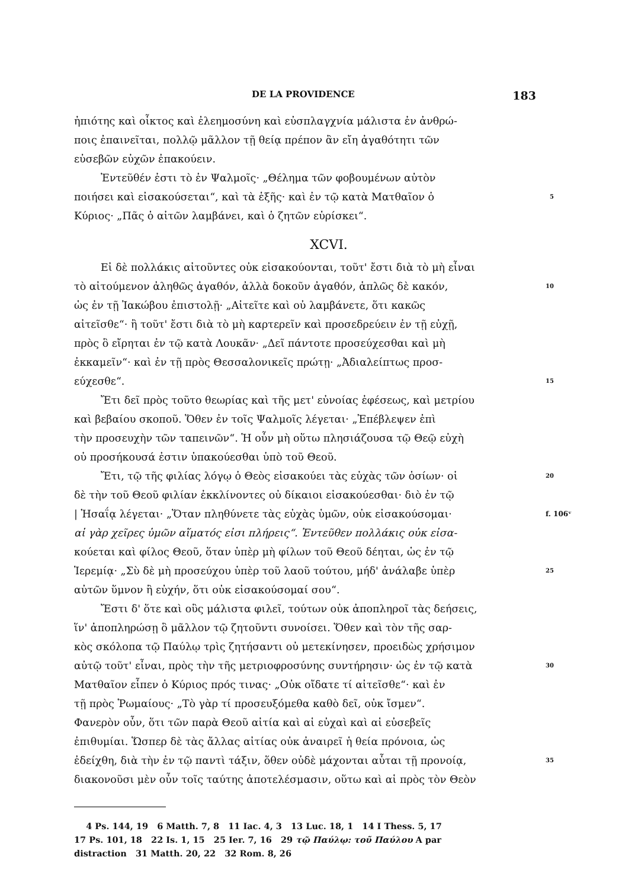DE LA PROVIDENCE 183
ἠπιότης καὶ οἶκτος καὶ ἐλεημοσύνη καὶ εὐσπλαγχνία μάλιστα ἐν ἀνθρώ-
ποις ἐπαινεῖται, πολλῷ μᾶλλον τῇ θείᾳ πρέπον ἂν εἴη ἀγαθότητι τῶν
εὐσεβῶν εὐχῶν ἐπακούειν.
Ἐντεῦθέν ἐστι τὸ ἐν Ψαλμοῖς· „Θέλημα τῶν φοβουμένων αὐτὸν
ποιήσει καὶ εἰσακούσεται“, καὶ τὰ ἑξῆς· καὶ ἐν τῷ κατὰ Ματθαῖον ὁ 5
Κύριος· „Πᾶς ὁ αἰτῶν λαμβάνει, καὶ ὁ ζητῶν εὑρίσκει“.
XCVI.
Εἰ δὲ πολλάκις αἰτοῦντες οὐκ εἰσακούονται, τοῦτ' ἔστι διὰ τὸ μὴ εἶναι
τὸ αἰτούμενον ἀληθῶς ἀγαθόν, ἀλλὰ δοκοῦν ἀγαθόν, ἁπλῶς δὲ κακόν, 10
ὡς ἐν τῇ Ἰακώβου ἐπιστολῇ· „Αἰτεῖτε καὶ οὐ λαμβάνετε, ὅτι κακῶς
αἰτεῖσθε“· ἢ τοῦτ' ἔστι διὰ τὸ μὴ καρτερεῖν καὶ προσεδρεύειν ἐν τῇ εὐχῇ,
πρὸς ὃ εἴρηται ἐν τῷ κατὰ Λουκᾶν· „Δεῖ πάντοτε προσεύχεσθαι καὶ μὴ
ἐκκαμεῖν“· καὶ ἐν τῇ πρὸς Θεσσαλονικεῖς πρώτῃ· „Ἀδιαλείπτως προσ-
εύχεσθε“. 15
Ἔτι δεῖ πρὸς τοῦτο θεωρίας καὶ τῆς μετ' εὐνοίας ἐφέσεως, καὶ μετρίου
καὶ βεβαίου σκοποῦ. Ὅθεν ἐν τοῖς Ψαλμοῖς λέγεται· „Ἐπέβλεψεν ἐπὶ
τὴν προσευχὴν τῶν ταπεινῶν“. Ἡ οὖν μὴ οὕτω πλησιάζουσα τῷ Θεῷ εὐχὴ
οὐ προσήκουσά ἐστιν ὑπακούεσθαι ὑπὸ τοῦ Θεοῦ.
Ἔτι, τῷ τῆς φιλίας λόγῳ ὁ Θεὸς εἰσακούει τὰς εὐχὰς τῶν ὁσίων· οἱ 20
δὲ τὴν τοῦ Θεοῦ φιλίαν ἐκκλίνοντες οὐ δίκαιοι εἰσακούεσθαι· διὸ ἐν τῷ
| Ἡσαΐᾳ λέγεται· „Ὅταν πληθύνετε τὰς εὐχὰς ὑμῶν, οὐκ εἰσακούσομαι· f. 106ᵛ
αἱ γὰρ χεῖρες ὑμῶν αἵματός εἰσι πλήρεις“. Ἐντεῦθεν πολλάκις οὐκ εἰσα-
κούεται καὶ φίλος Θεοῦ, ὅταν ὑπὲρ μὴ φίλων τοῦ Θεοῦ δέηται, ὡς ἐν τῷ
Ἱερεμίᾳ· „Σὺ δὲ μὴ προσεύχου ὑπὲρ τοῦ λαοῦ τούτου, μήδ' ἀνάλαβε ὑπὲρ 25
αὐτῶν ὕμνον ἢ εὐχήν, ὅτι οὐκ εἰσακούσομαί σου“.
Ἔστι δ' ὅτε καὶ οὓς μάλιστα φιλεῖ, τούτων οὐκ ἀποπληροῖ τὰς δεήσεις,
ἵν' ἀποπληρώσῃ ὃ μᾶλλον τῷ ζητοῦντι συνοίσει. Ὅθεν καὶ τὸν τῆς σαρ-
κὸς σκόλοπα τῷ Παύλῳ τρὶς ζητήσαντι οὐ μετεκίνησεν, προειδὼς χρήσιμον
αὐτῷ τοῦτ' εἶναι, πρὸς τὴν τῆς μετριοφροσύνης συντήρησιν· ὡς ἐν τῷ κατὰ 30
Ματθαῖον εἶπεν ὁ Κύριος πρός τινας· „Οὐκ οἴδατε τί αἰτεῖσθε“· καὶ ἐν
τῇ πρὸς Ῥωμαίους· „Τὸ γὰρ τί προσευξόμεθα καθὸ δεῖ, οὐκ ἴσμεν“.
Φανερὸν οὖν, ὅτι τῶν παρὰ Θεοῦ αἰτία καὶ αἱ εὐχαὶ καὶ αἱ εὐσεβεῖς
ἐπιθυμίαι. Ὥσπερ δὲ τὰς ἄλλας αἰτίας οὐκ ἀναιρεῖ ἡ θεία πρόνοια, ὡς
ἐδείχθη, διὰ τὴν ἐν τῷ παντὶ τάξιν, ὅθεν οὐδὲ μάχονται αὗται τῇ προνοίᾳ, 35
διακονοῦσι μὲν οὖν τοῖς ταύτης ἀποτελέσμασιν, οὕτω καὶ αἱ πρὸς τὸν Θεὸν
4 Ps. 144, 19 6 Matth. 7, 8 11 Iac. 4, 3 13 Luc. 18, 1 14 I Thess. 5, 17
17 Ps. 101, 18 22 Is. 1, 15 25 Ier. 7, 16 29 τῷ Παύλῳ: τοῦ Παύλου A par
distraction 31 Matth. 20, 22 32 Rom. 8, 26